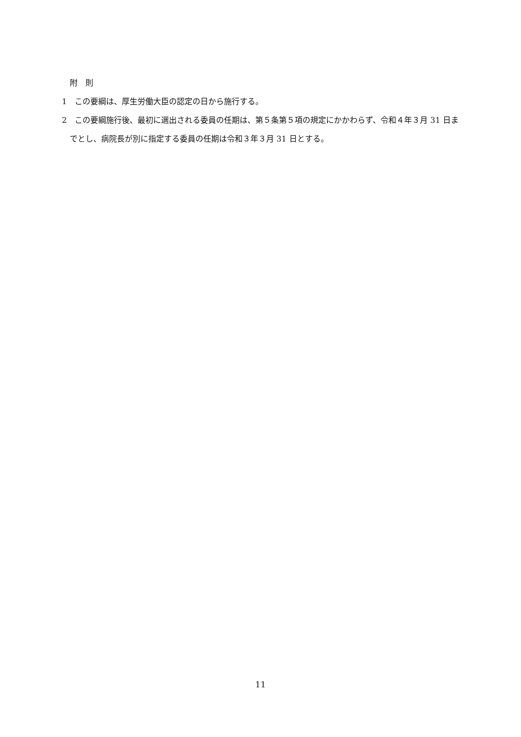附　則
1　この要綱は、厚生労働大臣の認定の日から施行する。
2　この要綱施行後、最初に選出される委員の任期は、第５条第５項の規定にかかわらず、令和４年３月 31 日までとし、病院長が別に指定する委員の任期は令和３年３月 31 日とする。
11